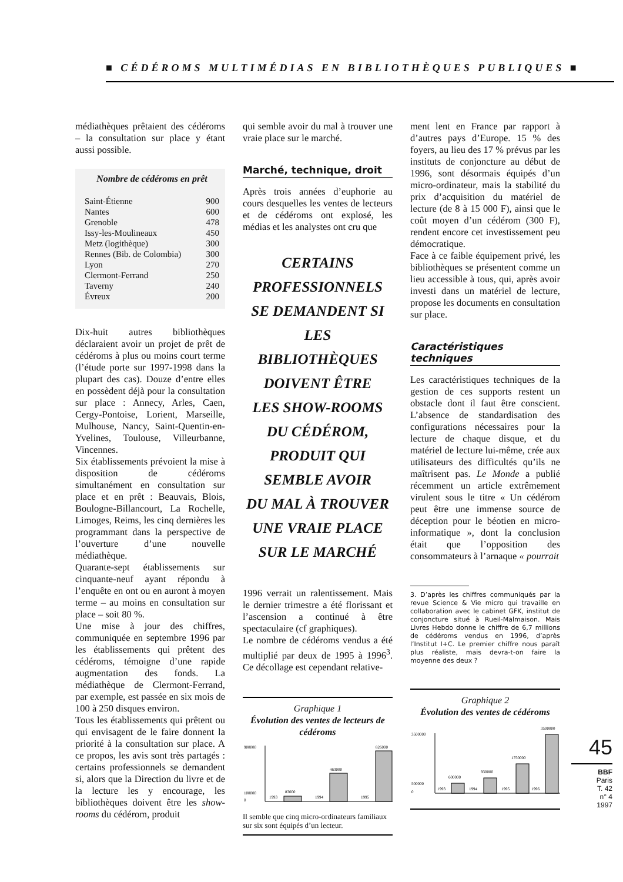■ CÉDÉROMS MULTIMÉDIAS EN BIBLIOTHÈQUES PUBLIQUES ■
médiathèques prêtaient des cédéroms – la consultation sur place y étant aussi possible.
Nombre de cédéroms en prêt
| Saint-Étienne | 900 |
| Nantes | 600 |
| Grenoble | 478 |
| Issy-les-Moulineaux | 450 |
| Metz (logithèque) | 300 |
| Rennes (Bib. de Colombia) | 300 |
| Lyon | 270 |
| Clermont-Ferrand | 250 |
| Taverny | 240 |
| Évreux | 200 |
Dix-huit autres bibliothèques déclaraient avoir un projet de prêt de cédéroms à plus ou moins court terme (l’étude porte sur 1997-1998 dans la plupart des cas). Douze d’entre elles en possèdent déjà pour la consultation sur place : Annecy, Arles, Caen, Cergy-Pontoise, Lorient, Marseille, Mulhouse, Nancy, Saint-Quentin-en-Yvelines, Toulouse, Villeurbanne, Vincennes.
Six établissements prévoient la mise à disposition de cédéroms simultanément en consultation sur place et en prêt : Beauvais, Blois, Boulogne-Billancourt, La Rochelle, Limoges, Reims, les cinq dernières les programmant dans la perspective de l’ouverture d’une nouvelle médiathèque.
Quarante-sept établissements sur cinquante-neuf ayant répondu à l’enquête en ont ou en auront à moyen terme – au moins en consultation sur place – soit 80 %.
Une mise à jour des chiffres, communiquée en septembre 1996 par les établissements qui prêtent des cédéroms, témoigne d’une rapide augmentation des fonds. La médiathèque de Clermont-Ferrand, par exemple, est passée en six mois de 100 à 250 disques environ.
Tous les établissements qui prêtent ou qui envisagent de le faire donnent la priorité à la consultation sur place. A ce propos, les avis sont très partagés : certains professionnels se demandent si, alors que la Direction du livre et de la lecture les y encourage, les bibliothèques doivent être les show-rooms du cédérom, produit
qui semble avoir du mal à trouver une vraie place sur le marché.
Marché, technique, droit
Après trois années d’euphorie au cours desquelles les ventes de lecteurs et de cédéroms ont explosé, les médias et les analystes ont cru que
CERTAINS
PROFESSIONNELS
SE DEMANDENT SI
LES BIBLIOTHÈQUES
DOIVENT ÊTRE
LES SHOW-ROOMS
DU CÉDÉROM,
PRODUIT QUI
SEMBLE AVOIR
DU MAL À TROUVER
UNE VRAIE PLACE
SUR LE MARCHÉ
1996 verrait un ralentissement. Mais le dernier trimestre a été florissant et l’ascension a continué à être spectaculaire (cf graphiques).
Le nombre de cédéroms vendus a été multiplié par deux de 1995 à 1996<sup>3</sup>. Ce décollage est cependant relative-
Graphique 1
Évolution des ventes de lecteurs de cédéroms
900000
0
100000
83000
1993
463000
1994
826000
1995
Il semble que cinq micro-ordinateurs familiaux sur six sont équipés d’un lecteur.
ment lent en France par rapport à d’autres pays d’Europe. 15 % des foyers, au lieu des 17 % prévus par les instituts de conjoncture au début de 1996, sont désormais équipés d’un micro-ordinateur, mais la stabilité du prix d’acquisition du matériel de lecture (de 8 à 15 000 F), ainsi que le coût moyen d’un cédérom (300 F), rendent encore cet investissement peu démocratique.
Face à ce faible équipement privé, les bibliothèques se présentent comme un lieu accessible à tous, qui, après avoir investi dans un matériel de lecture, propose les documents en consultation sur place.
Caractéristiques techniques
Les caractéristiques techniques de la gestion de ces supports restent un obstacle dont il faut être conscient. L’absence de standardisation des configurations nécessaires pour la lecture de chaque disque, et du matériel de lecture lui-même, crée aux utilisateurs des difficultés qu’ils ne maîtrisent pas. Le Monde a publié récemment un article extrêmement virulent sous le titre « Un cédérom peut être une immense source de déception pour le béotien en micro-informatique », dont la conclusion était que l’opposition des consommateurs à l’arnaque « pourrait
3. D’après les chiffres communiqués par la revue Science & Vie micro qui travaille en collaboration avec le cabinet GFK, institut de conjoncture situé à Rueil-Malmaison. Mais Livres Hebdo donne le chiffre de 6,7 millions de cédéroms vendus en 1996, d’après l’Institut I+C. Le premier chiffre nous paraît plus réaliste, mais devra-t-on faire la moyenne des deux ?
Graphique 2
Évolution des ventes de cédéroms
3500000
0
500000
600000
1993
930000
1994
1750000
1995
3500000
1996
45
BBF
Paris
T. 42
n° 4
1997